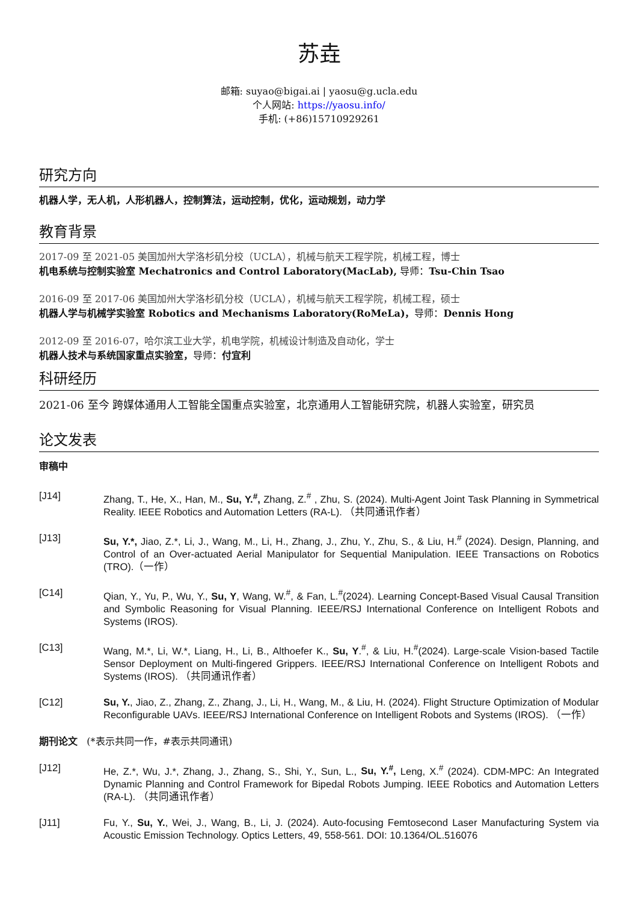苏垚
邮箱: suyao@bigai.ai | yaosu@g.ucla.edu
个人网站: https://yaosu.info/
手机: (+86)15710929261
研究方向
机器人学，无人机，人形机器人，控制算法，运动控制，优化，运动规划，动力学
教育背景
2017-09 至 2021-05 美国加州大学洛杉矶分校（UCLA），机械与航天工程学院，机械工程，博士
机电系统与控制实验室 Mechatronics and Control Laboratory(MacLab), 导师：Tsu-Chin Tsao
2016-09 至 2017-06 美国加州大学洛杉矶分校（UCLA），机械与航天工程学院，机械工程，硕士
机器人学与机械学实验室 Robotics and Mechanisms Laboratory(RoMeLa)，导师：Dennis Hong
2012-09 至 2016-07，哈尔滨工业大学，机电学院，机械设计制造及自动化，学士
机器人技术与系统国家重点实验室，导师：付宜利
科研经历
2021-06 至今 跨媒体通用人工智能全国重点实验室，北京通用人工智能研究院，机器人实验室，研究员
论文发表
审稿中
[J14] Zhang, T., He, X., Han, M., Su, Y.<sup>#</sup>, Zhang, Z.<sup>#</sup> , Zhu, S. (2024). Multi-Agent Joint Task Planning in Symmetrical Reality. IEEE Robotics and Automation Letters (RA-L). （共同通讯作者）
[J13] Su, Y.*, Jiao, Z.*, Li, J., Wang, M., Li, H., Zhang, J., Zhu, Y., Zhu, S., & Liu, H.<sup>#</sup> (2024). Design, Planning, and Control of an Over-actuated Aerial Manipulator for Sequential Manipulation. IEEE Transactions on Robotics (TRO).（一作）
[C14] Qian, Y., Yu, P., Wu, Y., Su, Y, Wang, W.<sup>#</sup>, & Fan, L.<sup>#</sup>(2024). Learning Concept-Based Visual Causal Transition and Symbolic Reasoning for Visual Planning. IEEE/RSJ International Conference on Intelligent Robots and Systems (IROS).
[C13] Wang, M.*, Li, W.*, Liang, H., Li, B., Althoefer K., Su, Y.<sup>#</sup>, & Liu, H.<sup>#</sup>(2024). Large-scale Vision-based Tactile Sensor Deployment on Multi-fingered Grippers. IEEE/RSJ International Conference on Intelligent Robots and Systems (IROS). （共同通讯作者）
[C12] Su, Y., Jiao, Z., Zhang, Z., Zhang, J., Li, H., Wang, M., & Liu, H. (2024). Flight Structure Optimization of Modular Reconfigurable UAVs. IEEE/RSJ International Conference on Intelligent Robots and Systems (IROS). （一作）
期刊论文 (*表示共同一作，#表示共同通讯)
[J12] He, Z.*, Wu, J.*, Zhang, J., Zhang, S., Shi, Y., Sun, L., Su, Y.<sup>#</sup>, Leng, X.<sup>#</sup> (2024). CDM-MPC: An Integrated Dynamic Planning and Control Framework for Bipedal Robots Jumping. IEEE Robotics and Automation Letters (RA-L). （共同通讯作者）
[J11] Fu, Y., Su, Y., Wei, J., Wang, B., Li, J. (2024). Auto-focusing Femtosecond Laser Manufacturing System via Acoustic Emission Technology. Optics Letters, 49, 558-561. DOI: 10.1364/OL.516076